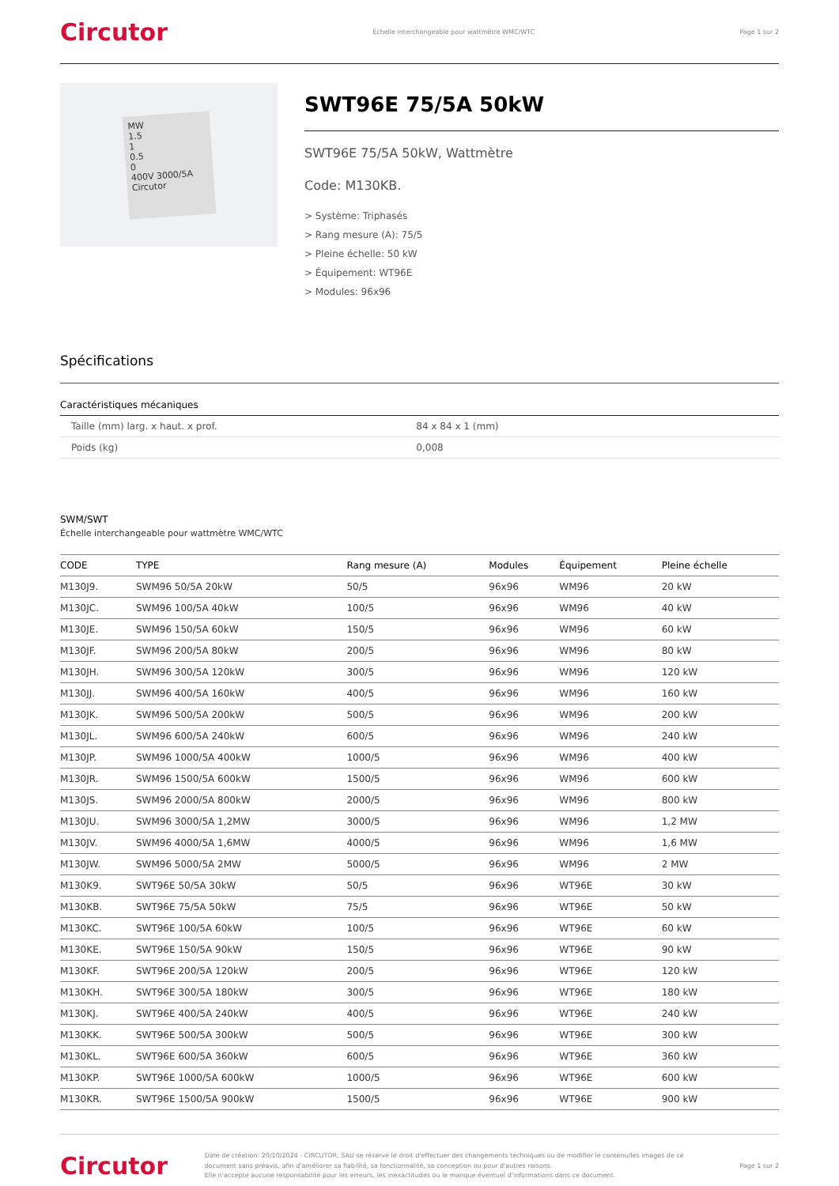Circutor Échelle interchangeable pour wattmètre WMC/WTC Page 1 sur 2
MW
1.5
1
0.5
0
400V 3000/5A Circutor
SWT96E 75/5A 50kW
SWT96E 75/5A 50kW, Wattmètre
Code: M130KB.
> Système: Triphasés
> Rang mesure (A): 75/5
> Pleine échelle: 50 kW
> Équipement: WT96E
> Modules: 96x96
Spécifications
Caractéristiques mécaniques
| Taille (mm) larg. x haut. x prof. | 84 x 84 x 1 (mm) |
| Poids (kg) | 0,008 |
SWM/SWT
Échelle interchangeable pour wattmètre WMC/WTC
| CODE | TYPE | Rang mesure (A) | Modules | Équipement | Pleine échelle |
| --- | --- | --- | --- | --- | --- |
| M130J9. | SWM96 50/5A 20kW | 50/5 | 96x96 | WM96 | 20 kW |
| M130JC. | SWM96 100/5A 40kW | 100/5 | 96x96 | WM96 | 40 kW |
| M130JE. | SWM96 150/5A 60kW | 150/5 | 96x96 | WM96 | 60 kW |
| M130JF. | SWM96 200/5A 80kW | 200/5 | 96x96 | WM96 | 80 kW |
| M130JH. | SWM96 300/5A 120kW | 300/5 | 96x96 | WM96 | 120 kW |
| M130JJ. | SWM96 400/5A 160kW | 400/5 | 96x96 | WM96 | 160 kW |
| M130JK. | SWM96 500/5A 200kW | 500/5 | 96x96 | WM96 | 200 kW |
| M130JL. | SWM96 600/5A 240kW | 600/5 | 96x96 | WM96 | 240 kW |
| M130JP. | SWM96 1000/5A 400kW | 1000/5 | 96x96 | WM96 | 400 kW |
| M130JR. | SWM96 1500/5A 600kW | 1500/5 | 96x96 | WM96 | 600 kW |
| M130JS. | SWM96 2000/5A 800kW | 2000/5 | 96x96 | WM96 | 800 kW |
| M130JU. | SWM96 3000/5A 1,2MW | 3000/5 | 96x96 | WM96 | 1,2 MW |
| M130JV. | SWM96 4000/5A 1,6MW | 4000/5 | 96x96 | WM96 | 1,6 MW |
| M130JW. | SWM96 5000/5A 2MW | 5000/5 | 96x96 | WM96 | 2 MW |
| M130K9. | SWT96E 50/5A 30kW | 50/5 | 96x96 | WT96E | 30 kW |
| M130KB. | SWT96E 75/5A 50kW | 75/5 | 96x96 | WT96E | 50 kW |
| M130KC. | SWT96E 100/5A 60kW | 100/5 | 96x96 | WT96E | 60 kW |
| M130KE. | SWT96E 150/5A 90kW | 150/5 | 96x96 | WT96E | 90 kW |
| M130KF. | SWT96E 200/5A 120kW | 200/5 | 96x96 | WT96E | 120 kW |
| M130KH. | SWT96E 300/5A 180kW | 300/5 | 96x96 | WT96E | 180 kW |
| M130KJ. | SWT96E 400/5A 240kW | 400/5 | 96x96 | WT96E | 240 kW |
| M130KK. | SWT96E 500/5A 300kW | 500/5 | 96x96 | WT96E | 300 kW |
| M130KL. | SWT96E 600/5A 360kW | 600/5 | 96x96 | WT96E | 360 kW |
| M130KP. | SWT96E 1000/5A 600kW | 1000/5 | 96x96 | WT96E | 600 kW |
| M130KR. | SWT96E 1500/5A 900kW | 1500/5 | 96x96 | WT96E | 900 kW |
Circutor Date de création: 20/10/2024 - CIRCUTOR, SAU se réserve le droit d'effectuer des changements techniques ou de modifier le contenu/les images de ce document sans préavis, afin d'améliorer sa fiabilité, sa fonctionnalité, sa conception ou pour d'autres raisons.
Elle n'accepte aucune responsabilité pour les erreurs, les inexactitudes ou le manque éventuel d'informations dans ce document. Page 1 sur 2